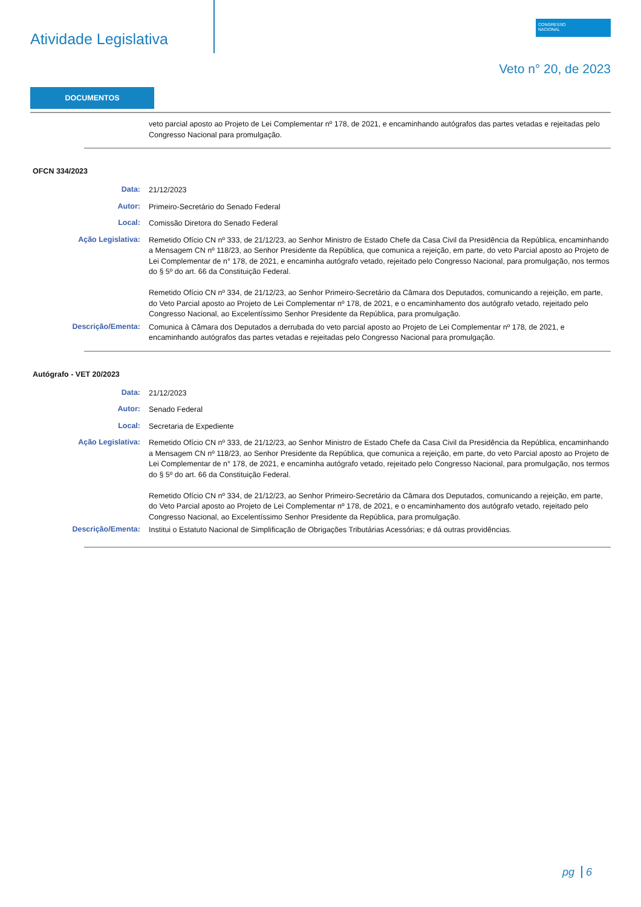Atividade Legislativa
CONGRESSO
NACIONAL
Veto n° 20, de 2023
DOCUMENTOS
veto parcial aposto ao Projeto de Lei Complementar nº 178, de 2021, e encaminhando autógrafos das partes vetadas e rejeitadas pelo Congresso Nacional para promulgação.
OFCN 334/2023
Data:
21/12/2023
Autor:
Primeiro-Secretário do Senado Federal
Local:
Comissão Diretora do Senado Federal
Ação Legislativa:
Remetido Ofício CN nº 333, de 21/12/23, ao Senhor Ministro de Estado Chefe da Casa Civil da Presidência da República, encaminhando a Mensagem CN nº 118/23, ao Senhor Presidente da República, que comunica a rejeição, em parte, do veto Parcial aposto ao Projeto de Lei Complementar de n° 178, de 2021, e encaminha autógrafo vetado, rejeitado pelo Congresso Nacional, para promulgação, nos termos do § 5º do art. 66 da Constituição Federal.
Remetido Ofício CN nº 334, de 21/12/23, ao Senhor Primeiro-Secretário da Câmara dos Deputados, comunicando a rejeição, em parte, do Veto Parcial aposto ao Projeto de Lei Complementar nº 178, de 2021, e o encaminhamento dos autógrafo vetado, rejeitado pelo Congresso Nacional, ao Excelentíssimo Senhor Presidente da República, para promulgação.
Descrição/Ementa:
Comunica à Câmara dos Deputados a derrubada do veto parcial aposto ao Projeto de Lei Complementar nº 178, de 2021, e encaminhando autógrafos das partes vetadas e rejeitadas pelo Congresso Nacional para promulgação.
Autógrafo - VET 20/2023
Data:
21/12/2023
Autor:
Senado Federal
Local:
Secretaria de Expediente
Ação Legislativa:
Remetido Ofício CN nº 333, de 21/12/23, ao Senhor Ministro de Estado Chefe da Casa Civil da Presidência da República, encaminhando a Mensagem CN nº 118/23, ao Senhor Presidente da República, que comunica a rejeição, em parte, do veto Parcial aposto ao Projeto de Lei Complementar de n° 178, de 2021, e encaminha autógrafo vetado, rejeitado pelo Congresso Nacional, para promulgação, nos termos do § 5º do art. 66 da Constituição Federal.
Remetido Ofício CN nº 334, de 21/12/23, ao Senhor Primeiro-Secretário da Câmara dos Deputados, comunicando a rejeição, em parte, do Veto Parcial aposto ao Projeto de Lei Complementar nº 178, de 2021, e o encaminhamento dos autógrafo vetado, rejeitado pelo Congresso Nacional, ao Excelentíssimo Senhor Presidente da República, para promulgação.
Descrição/Ementa:
Institui o Estatuto Nacional de Simplificação de Obrigações Tributárias Acessórias; e dá outras providências.
pg 6